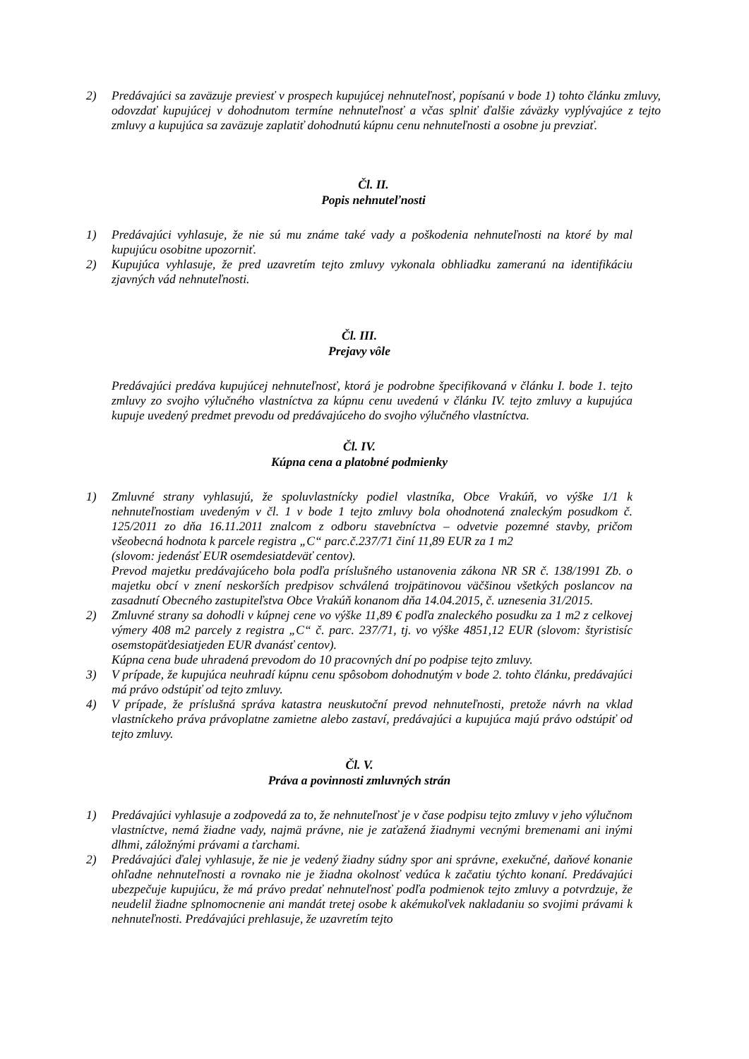2) Predávajúci sa zaväzuje previesť v prospech kupujúcej nehnuteľnosť, popísanú v bode 1) tohto článku zmluvy, odovzdať kupujúcej v dohodnutom termíne nehnuteľnosť a včas splniť ďalšie záväzky vyplývajúce z tejto zmluvy a kupujúca sa zaväzuje zaplatiť dohodnutú kúpnu cenu nehnuteľnosti a osobne ju prevziať.
Čl. II.
Popis nehnuteľnosti
1) Predávajúci vyhlasuje, že nie sú mu známe také vady a poškodenia nehnuteľnosti na ktoré by mal kupujúcu osobitne upozorniť.
2) Kupujúca vyhlasuje, že pred uzavretím tejto zmluvy vykonala obhliadku zameranú na identifikáciu zjavných vád nehnuteľnosti.
Čl. III.
Prejavy vôle
Predávajúci predáva kupujúcej nehnuteľnosť, ktorá je podrobne špecifikovaná v článku I. bode 1. tejto zmluvy zo svojho výlučného vlastníctva za kúpnu cenu uvedenú v článku IV. tejto zmluvy a kupujúca kupuje uvedený predmet prevodu od predávajúceho do svojho výlučného vlastníctva.
Čl. IV.
Kúpna cena a platobné podmienky
1) Zmluvné strany vyhlasujú, že spoluvlastnícky podiel vlastníka, Obce Vrakúň, vo výške 1/1 k nehnuteľnostiam uvedeným v čl. 1 v bode 1 tejto zmluvy bola ohodnotená znaleckým posudkom č. 125/2011 zo dňa 16.11.2011 znalcom z odboru stavebníctva – odvetvie pozemné stavby, pričom všeobecná hodnota k parcele registra „C“ parc.č.237/71 činí 11,89 EUR za 1 m2
(slovom: jedenásť EUR osemdesiatdeväť centov).
Prevod majetku predávajúceho bola podľa príslušného ustanovenia zákona NR SR č. 138/1991 Zb. o majetku obcí v znení neskorších predpisov schválená trojpätinovou väčšinou všetkých poslancov na zasadnutí Obecného zastupiteľstva Obce Vrakúň konanom dňa 14.04.2015, č. uznesenia 31/2015.
2) Zmluvné strany sa dohodli v kúpnej cene vo výške 11,89 € podľa znaleckého posudku za 1 m2 z celkovej výmery 408 m2 parcely z registra „C“ č. parc. 237/71, tj. vo výške 4851,12 EUR (slovom: štyristisíc osemstopäťdesiatjeden EUR dvanásť centov).
Kúpna cena bude uhradená prevodom do 10 pracovných dní po podpise tejto zmluvy.
3) V prípade, že kupujúca neuhradí kúpnu cenu spôsobom dohodnutým v bode 2. tohto článku, predávajúci má právo odstúpiť od tejto zmluvy.
4) V prípade, že príslušná správa katastra neuskutoční prevod nehnuteľnosti, pretože návrh na vklad vlastníckeho práva právoplatne zamietne alebo zastaví, predávajúci a kupujúca majú právo odstúpiť od tejto zmluvy.
Čl. V.
Práva a povinnosti zmluvných strán
1) Predávajúci vyhlasuje a zodpovedá za to, že nehnuteľnosť je v čase podpisu tejto zmluvy v jeho výlučnom vlastníctve, nemá žiadne vady, najmä právne, nie je zaťažená žiadnymi vecnými bremenami ani inými dlhmi, záložnými právami a ťarchami.
2) Predávajúci ďalej vyhlasuje, že nie je vedený žiadny súdny spor ani správne, exekučné, daňové konanie ohľadne nehnuteľnosti a rovnako nie je žiadna okolnosť vedúca k začatiu týchto konaní. Predávajúci ubezpečuje kupujúcu, že má právo predať nehnuteľnosť podľa podmienok tejto zmluvy a potvrdzuje, že neudelil žiadne splnomocnenie ani mandát tretej osobe k akémukoľvek nakladaniu so svojimi právami k nehnuteľnosti. Predávajúci prehlasuje, že uzavretím tejto